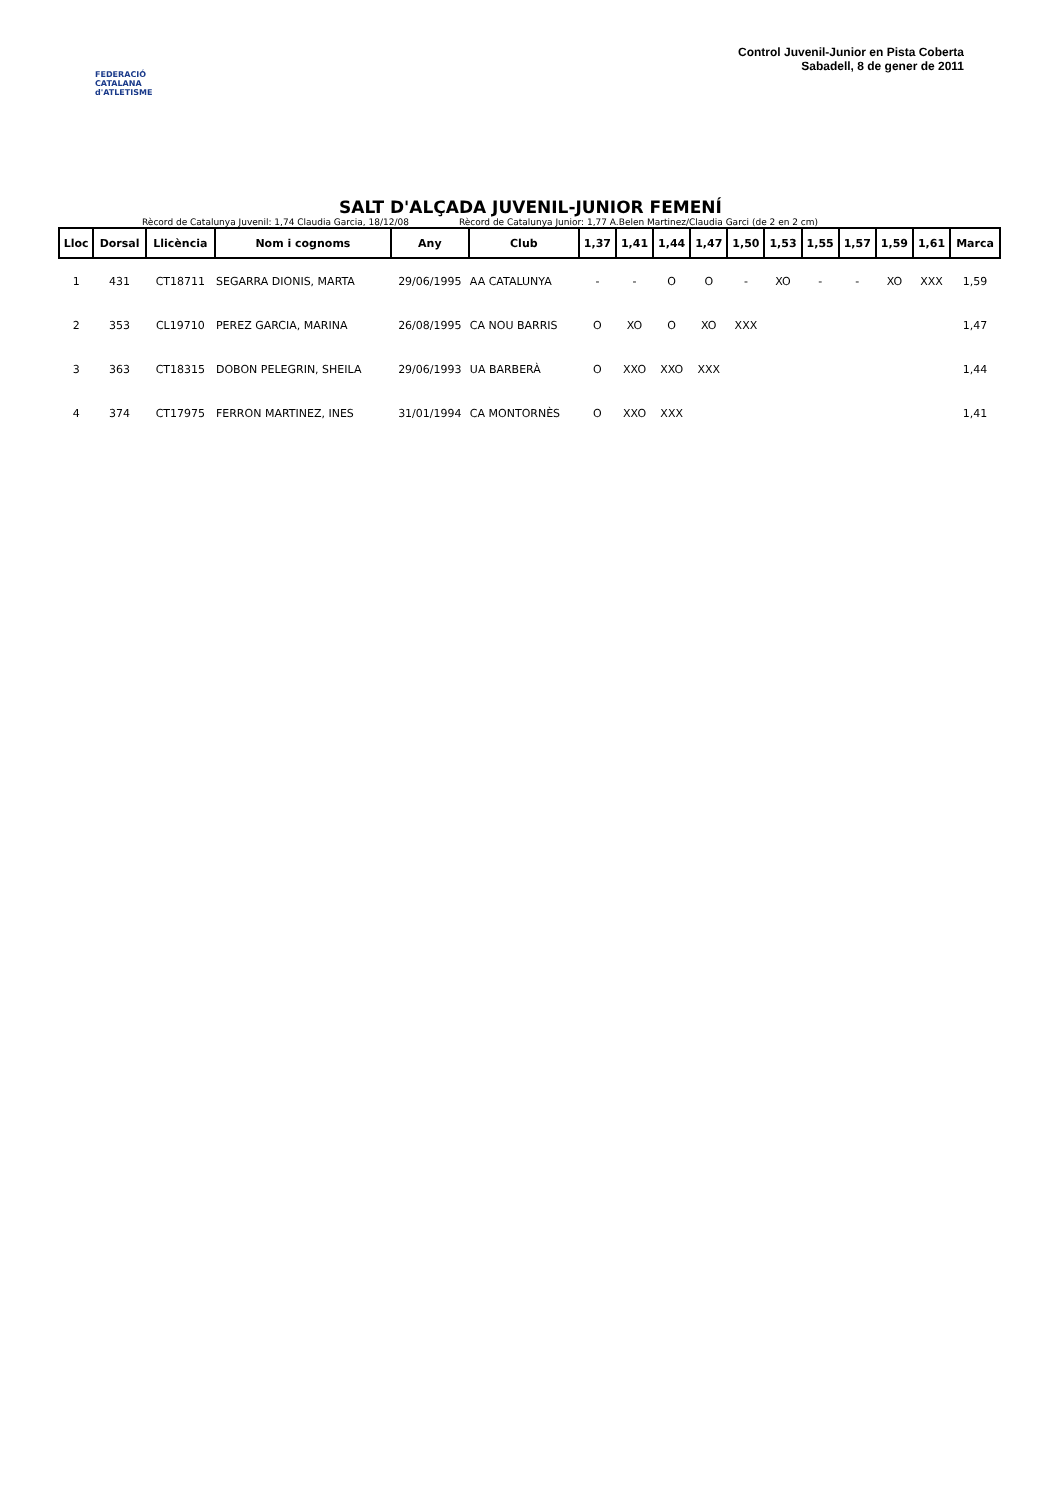FEDERACIÓ CATALANA d'ATLETISME
Control Juvenil-Junior en Pista Coberta
Sabadell, 8 de gener de 2011
SALT D'ALÇADA JUVENIL-JUNIOR FEMENÍ
Rècord de Catalunya Juvenil: 1,74 Claudia Garcia, 18/12/08 Rècord de Catalunya Junior: 1,77 A.Belen Martinez/Claudia Garci (de 2 en 2 cm)
| Lloc | Dorsal | Llicència | Nom i cognoms | Any | Club | 1,37 | 1,41 | 1,44 | 1,47 | 1,50 | 1,53 | 1,55 | 1,57 | 1,59 | 1,61 | Marca |
| --- | --- | --- | --- | --- | --- | --- | --- | --- | --- | --- | --- | --- | --- | --- | --- | --- |
| 1 | 431 | CT18711 | SEGARRA DIONIS, MARTA | 29/06/1995 | AA CATALUNYA | - | - | O | O | - | XO | - | - | XO | XXX | 1,59 |
| 2 | 353 | CL19710 | PEREZ GARCIA, MARINA | 26/08/1995 | CA NOU BARRIS | O | XO | O | XO | XXX | | | | | | 1,47 |
| 3 | 363 | CT18315 | DOBON PELEGRIN, SHEILA | 29/06/1993 | UA BARBERÀ | O | XXO | XXO | XXX | | | | | | | 1,44 |
| 4 | 374 | CT17975 | FERRON MARTINEZ, INES | 31/01/1994 | CA MONTORNÈS | O | XXO | XXX | | | | | | | | 1,41 |